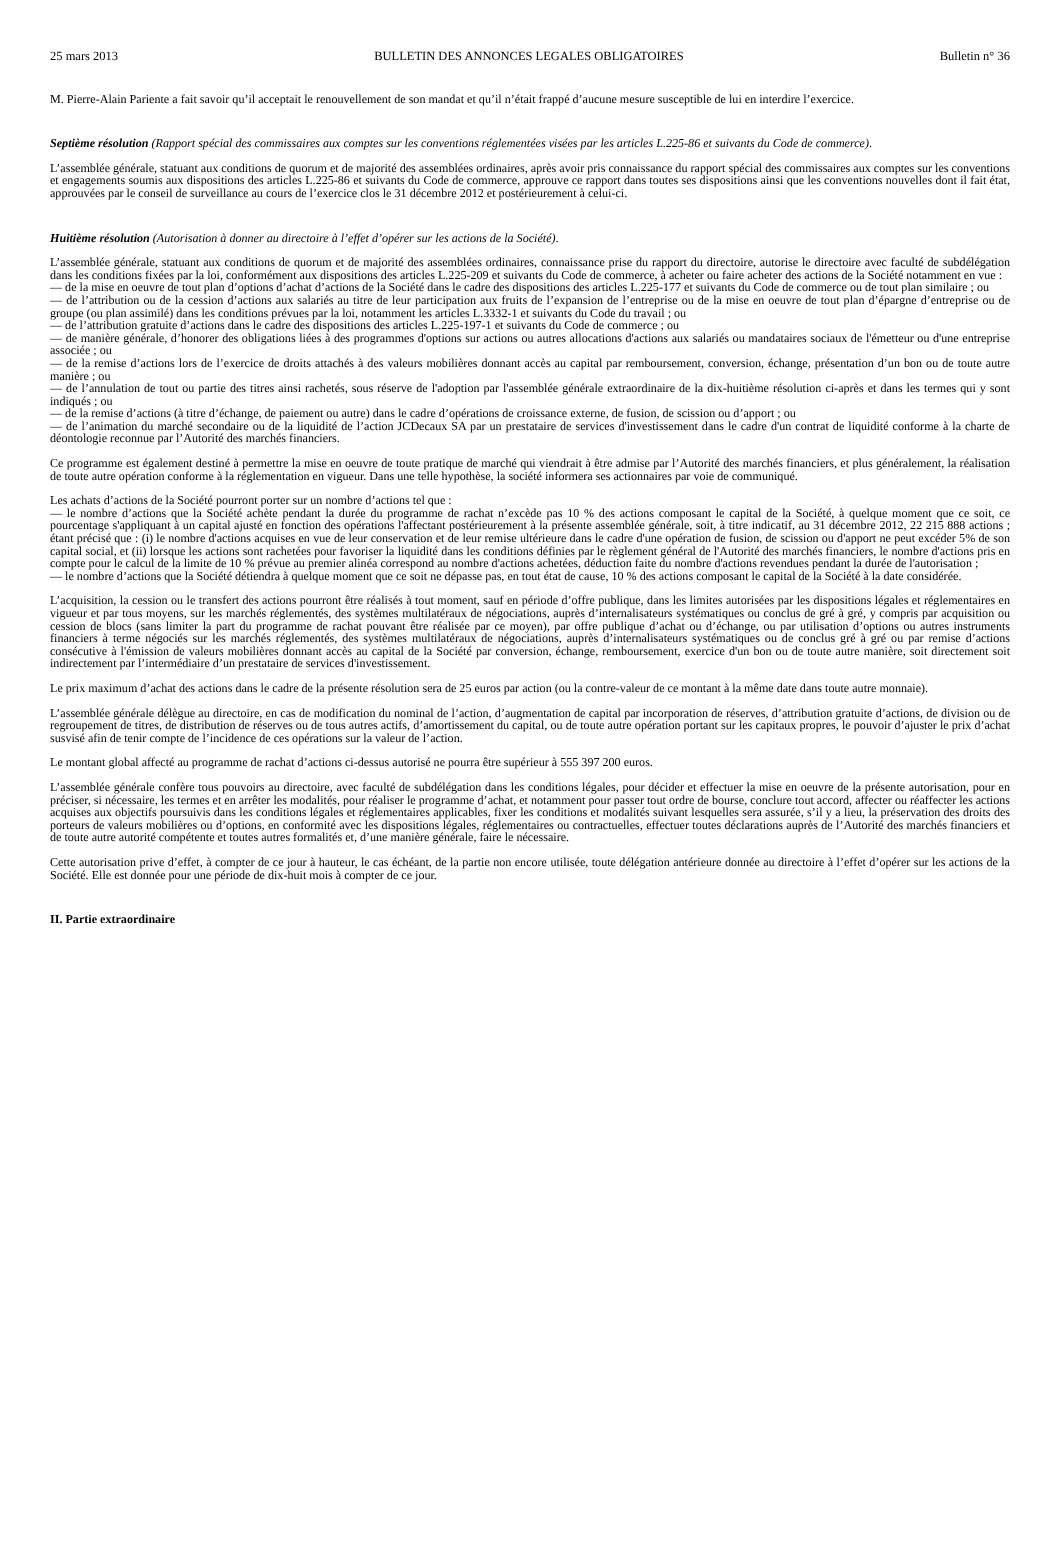25 mars 2013 BULLETIN DES ANNONCES LEGALES OBLIGATOIRES Bulletin n° 36
M. Pierre-Alain Pariente a fait savoir qu’il acceptait le renouvellement de son mandat et qu’il n’était frappé d’aucune mesure susceptible de lui en interdire l’exercice.
Septième résolution (Rapport spécial des commissaires aux comptes sur les conventions réglementées visées par les articles L.225-86 et suivants du Code de commerce).
L’assemblée générale, statuant aux conditions de quorum et de majorité des assemblées ordinaires, après avoir pris connaissance du rapport spécial des commissaires aux comptes sur les conventions et engagements soumis aux dispositions des articles L.225-86 et suivants du Code de commerce, approuve ce rapport dans toutes ses dispositions ainsi que les conventions nouvelles dont il fait état, approuvées par le conseil de surveillance au cours de l’exercice clos le 31 décembre 2012 et postérieurement à celui-ci.
Huitième résolution (Autorisation à donner au directoire à l’effet d’opérer sur les actions de la Société).
L’assemblée générale, statuant aux conditions de quorum et de majorité des assemblées ordinaires, connaissance prise du rapport du directoire, autorise le directoire avec faculté de subdélégation dans les conditions fixées par la loi, conformément aux dispositions des articles L.225-209 et suivants du Code de commerce, à acheter ou faire acheter des actions de la Société notamment en vue :
— de la mise en oeuvre de tout plan d’options d’achat d’actions de la Société dans le cadre des dispositions des articles L.225-177 et suivants du Code de commerce ou de tout plan similaire ; ou
— de l’attribution ou de la cession d’actions aux salariés au titre de leur participation aux fruits de l’expansion de l’entreprise ou de la mise en oeuvre de tout plan d’épargne d’entreprise ou de groupe (ou plan assimilé) dans les conditions prévues par la loi, notamment les articles L.3332-1 et suivants du Code du travail ; ou
— de l’attribution gratuite d’actions dans le cadre des dispositions des articles L.225-197-1 et suivants du Code de commerce ; ou
— de manière générale, d’honorer des obligations liées à des programmes d'options sur actions ou autres allocations d'actions aux salariés ou mandataires sociaux de l'émetteur ou d'une entreprise associée ; ou
— de la remise d’actions lors de l’exercice de droits attachés à des valeurs mobilières donnant accès au capital par remboursement, conversion, échange, présentation d’un bon ou de toute autre manière ; ou
— de l’annulation de tout ou partie des titres ainsi rachetés, sous réserve de l'adoption par l'assemblée générale extraordinaire de la dix-huitième résolution ci-après et dans les termes qui y sont indiqués ; ou
— de la remise d’actions (à titre d’échange, de paiement ou autre) dans le cadre d’opérations de croissance externe, de fusion, de scission ou d’apport ; ou
— de l’animation du marché secondaire ou de la liquidité de l’action JCDecaux SA par un prestataire de services d'investissement dans le cadre d'un contrat de liquidité conforme à la charte de déontologie reconnue par l’Autorité des marchés financiers.
Ce programme est également destiné à permettre la mise en oeuvre de toute pratique de marché qui viendrait à être admise par l’Autorité des marchés financiers, et plus généralement, la réalisation de toute autre opération conforme à la réglementation en vigueur. Dans une telle hypothèse, la société informera ses actionnaires par voie de communiqué.
Les achats d’actions de la Société pourront porter sur un nombre d’actions tel que :
— le nombre d’actions que la Société achète pendant la durée du programme de rachat n’excède pas 10 % des actions composant le capital de la Société, à quelque moment que ce soit, ce pourcentage s'appliquant à un capital ajusté en fonction des opérations l'affectant postérieurement à la présente assemblée générale, soit, à titre indicatif, au 31 décembre 2012, 22 215 888 actions ; étant précisé que : (i) le nombre d'actions acquises en vue de leur conservation et de leur remise ultérieure dans le cadre d'une opération de fusion, de scission ou d'apport ne peut excéder 5% de son capital social, et (ii) lorsque les actions sont rachetées pour favoriser la liquidité dans les conditions définies par le règlement général de l'Autorité des marchés financiers, le nombre d'actions pris en compte pour le calcul de la limite de 10 % prévue au premier alinéa correspond au nombre d'actions achetées, déduction faite du nombre d'actions revendues pendant la durée de l'autorisation ;
— le nombre d’actions que la Société détiendra à quelque moment que ce soit ne dépasse pas, en tout état de cause, 10 % des actions composant le capital de la Société à la date considérée.
L’acquisition, la cession ou le transfert des actions pourront être réalisés à tout moment, sauf en période d’offre publique, dans les limites autorisées par les dispositions légales et réglementaires en vigueur et par tous moyens, sur les marchés réglementés, des systèmes multilatéraux de négociations, auprès d’internalisateurs systématiques ou conclus de gré à gré, y compris par acquisition ou cession de blocs (sans limiter la part du programme de rachat pouvant être réalisée par ce moyen), par offre publique d’achat ou d’échange, ou par utilisation d’options ou autres instruments financiers à terme négociés sur les marchés réglementés, des systèmes multilatéraux de négociations, auprès d’internalisateurs systématiques ou de conclus gré à gré ou par remise d’actions consécutive à l'émission de valeurs mobilières donnant accès au capital de la Société par conversion, échange, remboursement, exercice d'un bon ou de toute autre manière, soit directement soit indirectement par l’intermédiaire d’un prestataire de services d'investissement.
Le prix maximum d’achat des actions dans le cadre de la présente résolution sera de 25 euros par action (ou la contre-valeur de ce montant à la même date dans toute autre monnaie).
L’assemblée générale délègue au directoire, en cas de modification du nominal de l’action, d’augmentation de capital par incorporation de réserves, d’attribution gratuite d’actions, de division ou de regroupement de titres, de distribution de réserves ou de tous autres actifs, d’amortissement du capital, ou de toute autre opération portant sur les capitaux propres, le pouvoir d’ajuster le prix d’achat susvisé afin de tenir compte de l’incidence de ces opérations sur la valeur de l’action.
Le montant global affecté au programme de rachat d’actions ci-dessus autorisé ne pourra être supérieur à 555 397 200 euros.
L’assemblée générale confère tous pouvoirs au directoire, avec faculté de subdélégation dans les conditions légales, pour décider et effectuer la mise en oeuvre de la présente autorisation, pour en préciser, si nécessaire, les termes et en arrêter les modalités, pour réaliser le programme d’achat, et notamment pour passer tout ordre de bourse, conclure tout accord, affecter ou réaffecter les actions acquises aux objectifs poursuivis dans les conditions légales et réglementaires applicables, fixer les conditions et modalités suivant lesquelles sera assurée, s’il y a lieu, la préservation des droits des porteurs de valeurs mobilières ou d’options, en conformité avec les dispositions légales, réglementaires ou contractuelles, effectuer toutes déclarations auprès de l’Autorité des marchés financiers et de toute autre autorité compétente et toutes autres formalités et, d’une manière générale, faire le nécessaire.
Cette autorisation prive d’effet, à compter de ce jour à hauteur, le cas échéant, de la partie non encore utilisée, toute délégation antérieure donnée au directoire à l’effet d’opérer sur les actions de la Société. Elle est donnée pour une période de dix-huit mois à compter de ce jour.
II. Partie extraordinaire